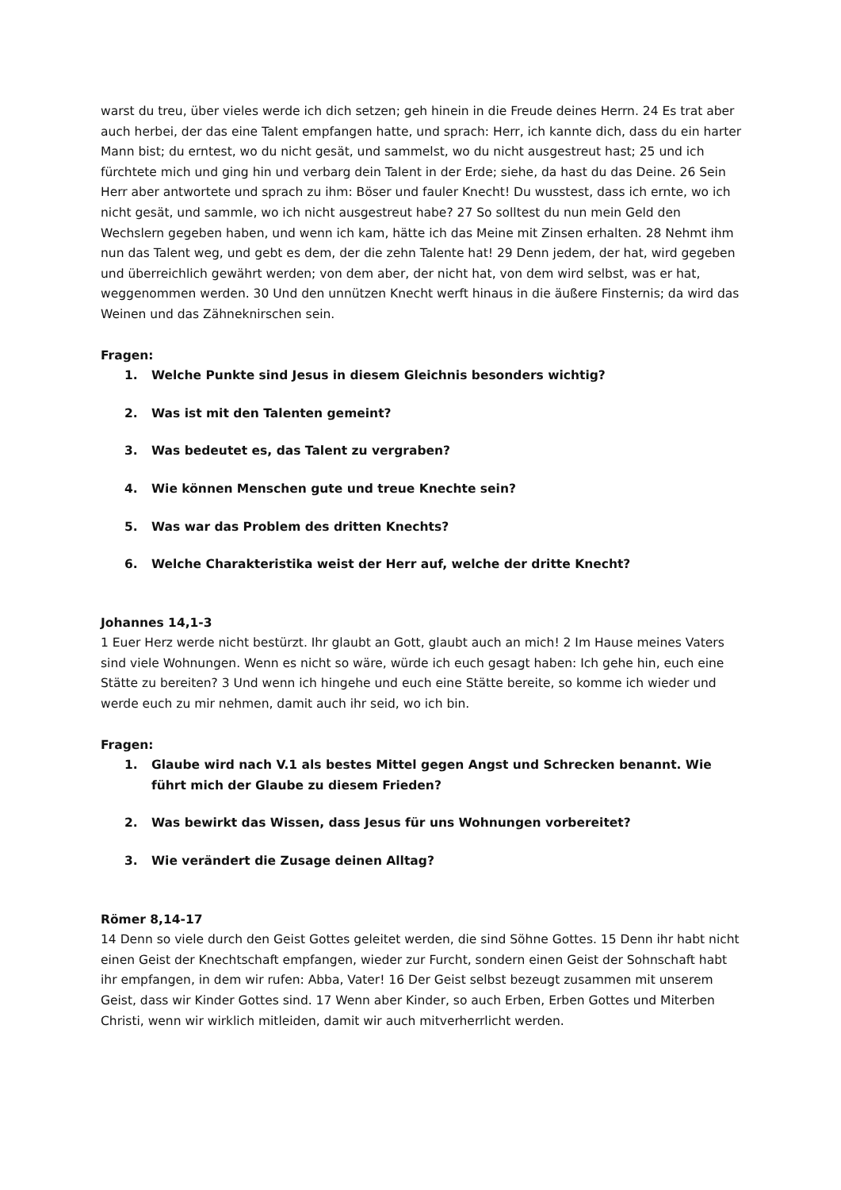warst du treu, über vieles werde ich dich setzen; geh hinein in die Freude deines Herrn. 24 Es trat aber auch herbei, der das eine Talent empfangen hatte, und sprach: Herr, ich kannte dich, dass du ein harter Mann bist; du erntest, wo du nicht gesät, und sammelst, wo du nicht ausgestreut hast; 25 und ich fürchtete mich und ging hin und verbarg dein Talent in der Erde; siehe, da hast du das Deine. 26 Sein Herr aber antwortete und sprach zu ihm: Böser und fauler Knecht! Du wusstest, dass ich ernte, wo ich nicht gesät, und sammle, wo ich nicht ausgestreut habe? 27 So solltest du nun mein Geld den Wechslern gegeben haben, und wenn ich kam, hätte ich das Meine mit Zinsen erhalten. 28 Nehmt ihm nun das Talent weg, und gebt es dem, der die zehn Talente hat! 29 Denn jedem, der hat, wird gegeben und überreichlich gewährt werden; von dem aber, der nicht hat, von dem wird selbst, was er hat, weggenommen werden. 30 Und den unnützen Knecht werft hinaus in die äußere Finsternis; da wird das Weinen und das Zähneknirschen sein.
Fragen:
1. Welche Punkte sind Jesus in diesem Gleichnis besonders wichtig?
2. Was ist mit den Talenten gemeint?
3. Was bedeutet es, das Talent zu vergraben?
4. Wie können Menschen gute und treue Knechte sein?
5. Was war das Problem des dritten Knechts?
6. Welche Charakteristika weist der Herr auf, welche der dritte Knecht?
Johannes 14,1-3
1 Euer Herz werde nicht bestürzt. Ihr glaubt an Gott, glaubt auch an mich! 2 Im Hause meines Vaters sind viele Wohnungen. Wenn es nicht so wäre, würde ich euch gesagt haben: Ich gehe hin, euch eine Stätte zu bereiten? 3 Und wenn ich hingehe und euch eine Stätte bereite, so komme ich wieder und werde euch zu mir nehmen, damit auch ihr seid, wo ich bin.
Fragen:
1. Glaube wird nach V.1 als bestes Mittel gegen Angst und Schrecken benannt. Wie
führt mich der Glaube zu diesem Frieden?
2. Was bewirkt das Wissen, dass Jesus für uns Wohnungen vorbereitet?
3. Wie verändert die Zusage deinen Alltag?
Römer 8,14-17
14 Denn so viele durch den Geist Gottes geleitet werden, die sind Söhne Gottes. 15 Denn ihr habt nicht einen Geist der Knechtschaft empfangen, wieder zur Furcht, sondern einen Geist der Sohnschaft habt ihr empfangen, in dem wir rufen: Abba, Vater! 16 Der Geist selbst bezeugt zusammen mit unserem Geist, dass wir Kinder Gottes sind. 17 Wenn aber Kinder, so auch Erben, Erben Gottes und Miterben Christi, wenn wir wirklich mitleiden, damit wir auch mitverherrlicht werden.